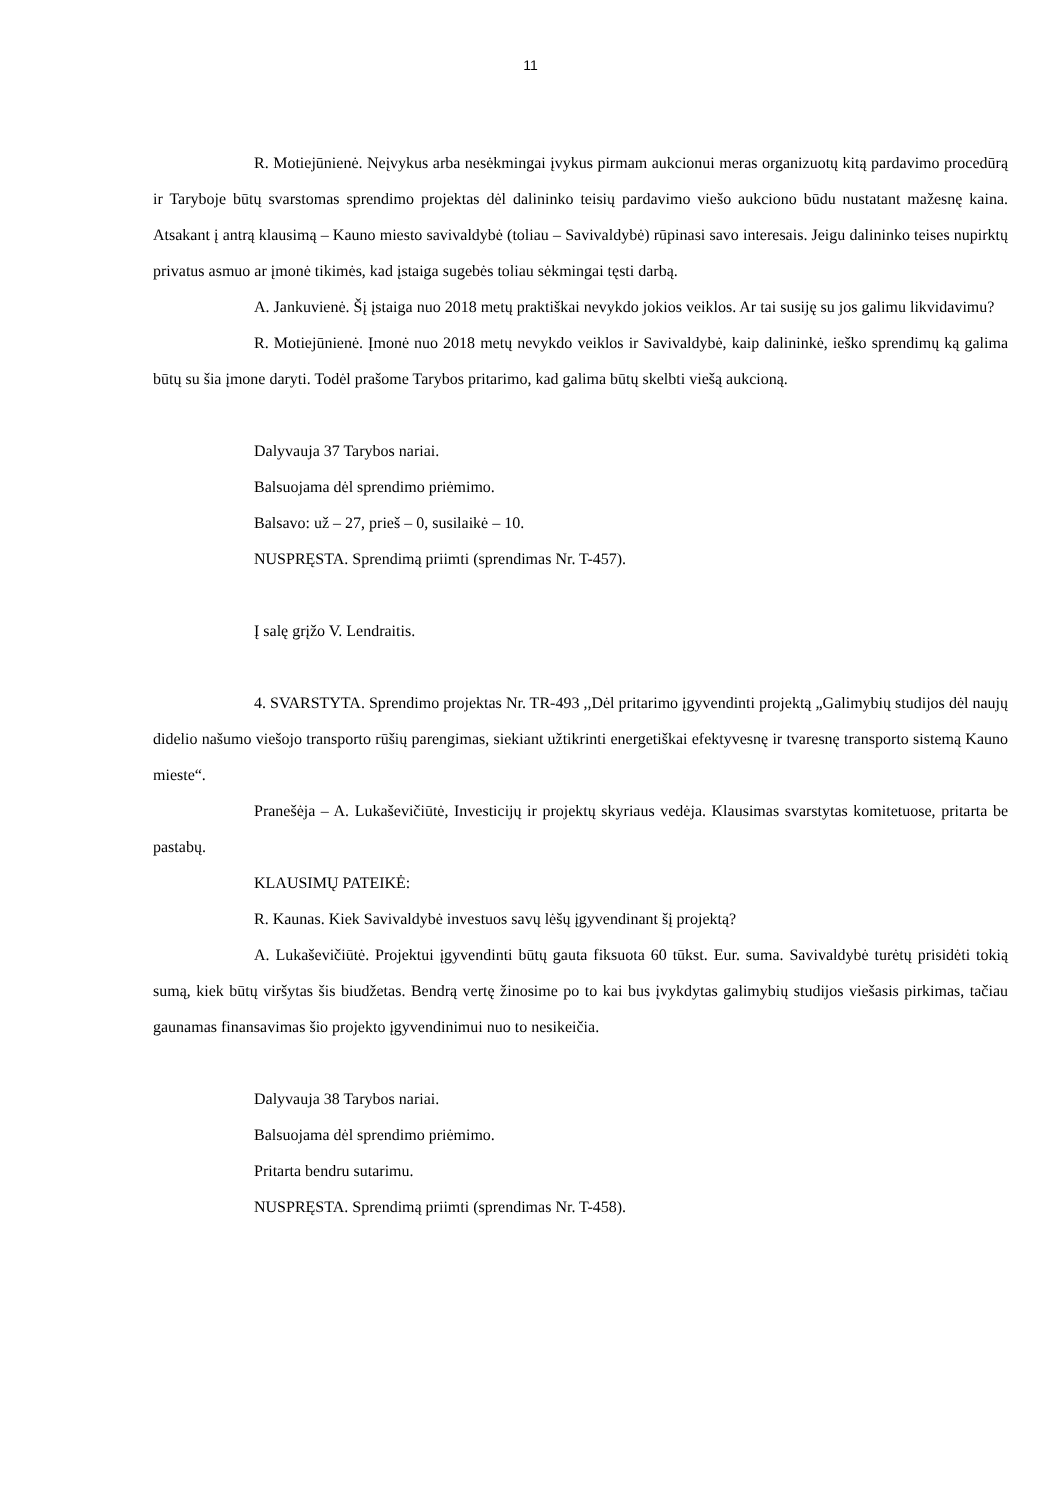11
R. Motiejūnienė. Neįvykus arba nesėkmingai įvykus pirmam aukcionui meras organizuotų kitą pardavimo procedūrą ir Taryboje būtų svarstomas sprendimo projektas dėl dalininko teisių pardavimo viešo aukciono būdu nustatant mažesnę kaina. Atsakant į antrą klausimą – Kauno miesto savivaldybė (toliau – Savivaldybė) rūpinasi savo interesais. Jeigu dalininko teises nupirktų privatus asmuo ar įmonė tikimės, kad įstaiga sugebės toliau sėkmingai tęsti darbą.
A. Jankuvienė. Šį įstaiga nuo 2018 metų praktiškai nevykdo jokios veiklos. Ar tai susiję su jos galimu likvidavimu?
R. Motiejūnienė. Įmonė nuo 2018 metų nevykdo veiklos ir Savivaldybė, kaip dalininkė, ieško sprendimų ką galima būtų su šia įmone daryti. Todėl prašome Tarybos pritarimo, kad galima būtų skelbti viešą aukcioną.
Dalyvauja 37 Tarybos nariai.
Balsuojama dėl sprendimo priėmimo.
Balsavo: už – 27, prieš – 0, susilaikė – 10.
NUSPRĘSTA. Sprendimą priimti (sprendimas Nr. T-457).
Į salę grįžo V. Lendraitis.
4. SVARSTYTA. Sprendimo projektas Nr. TR-493 ,,Dėl pritarimo įgyvendinti projektą „Galimybių studijos dėl naujų didelio našumo viešojo transporto rūšių parengimas, siekiant užtikrinti energetiškai efektyvesnę ir tvaresnę transporto sistemą Kauno mieste“.
Pranešėja – A. Lukaševičiūtė, Investicijų ir projektų skyriaus vedėja. Klausimas svarstytas komitetuose, pritarta be pastabų.
KLAUSIMŲ PATEIKĖ:
R. Kaunas. Kiek Savivaldybė investuos savų lėšų įgyvendinant šį projektą?
A. Lukaševičiūtė. Projektui įgyvendinti būtų gauta fiksuota 60 tūkst. Eur. suma. Savivaldybė turėtų prisidėti tokią sumą, kiek būtų viršytas šis biudžetas. Bendrą vertę žinosime po to kai bus įvykdytas galimybių studijos viešasis pirkimas, tačiau gaunamas finansavimas šio projekto įgyvendinimui nuo to nesikeičia.
Dalyvauja 38 Tarybos nariai.
Balsuojama dėl sprendimo priėmimo.
Pritarta bendru sutarimu.
NUSPRĘSTA. Sprendimą priimti (sprendimas Nr. T-458).